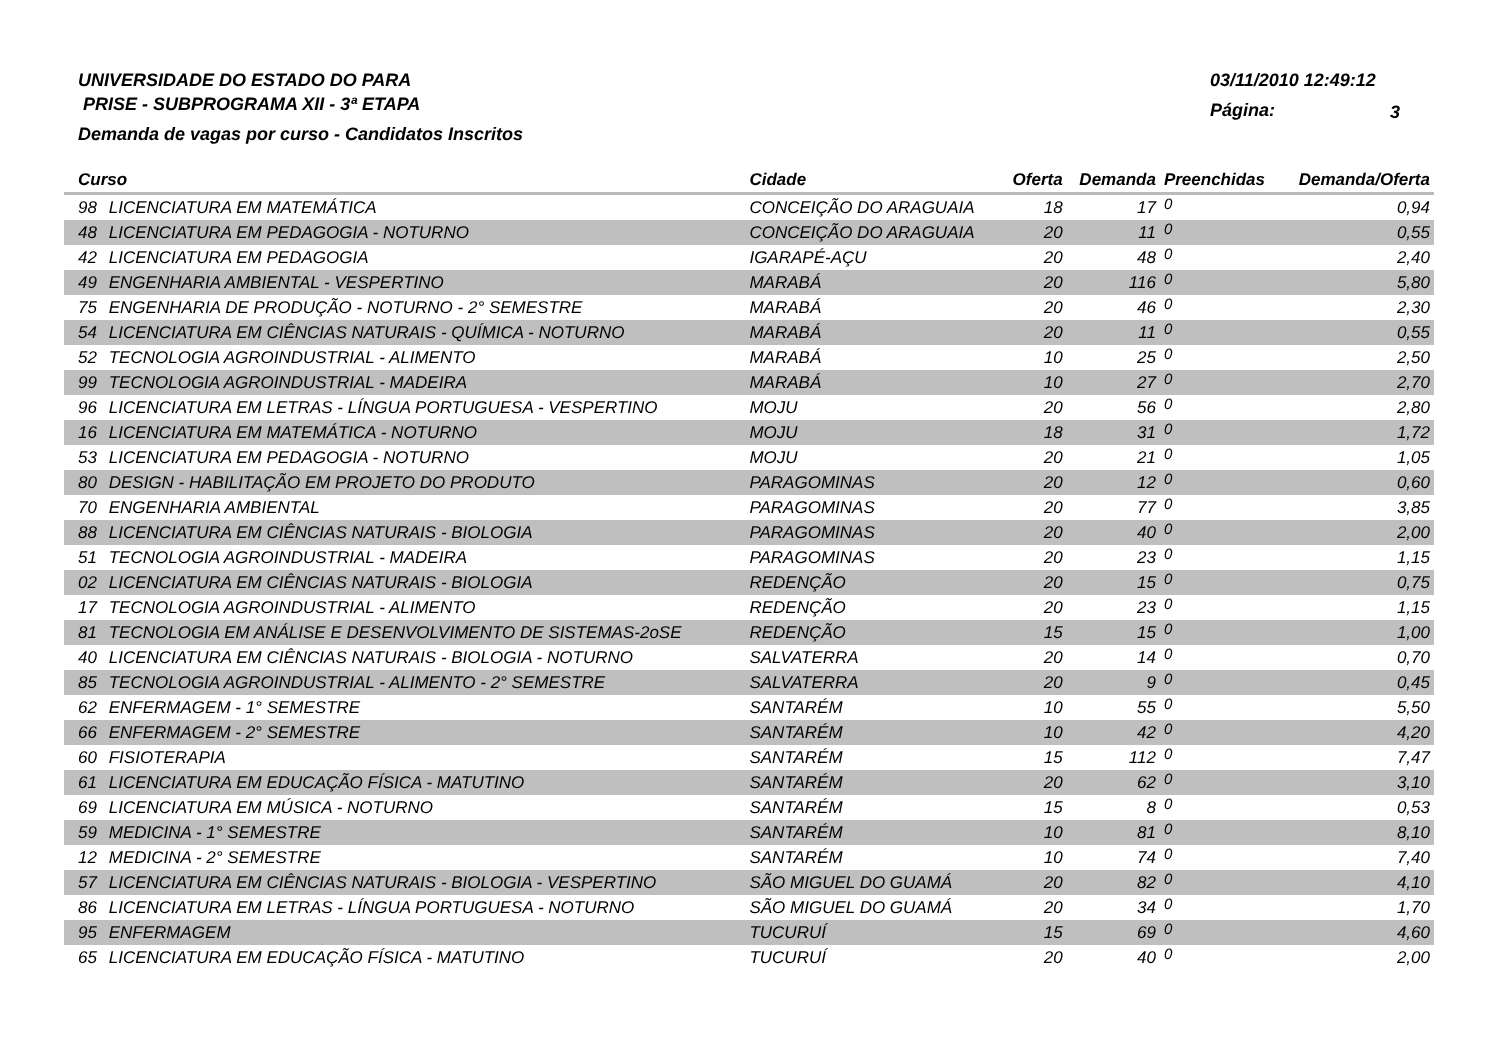UNIVERSIDADE DO ESTADO DO PARA
PRISE - SUBPROGRAMA XII - 3ª ETAPA
Demanda de vagas por curso - Candidatos Inscritos
03/11/2010 12:49:12
Página: 3
| Curso | | Cidade | Oferta | Demanda | Preenchidas | Demanda/Oferta |
| --- | --- | --- | --- | --- | --- | --- |
| 98 | LICENCIATURA EM MATEMÁTICA | CONCEIÇÃO DO ARAGUAIA | 18 | 17 | 0 | 0,94 |
| 48 | LICENCIATURA EM PEDAGOGIA - NOTURNO | CONCEIÇÃO DO ARAGUAIA | 20 | 11 | 0 | 0,55 |
| 42 | LICENCIATURA EM PEDAGOGIA | IGARAPÉ-AÇU | 20 | 48 | 0 | 2,40 |
| 49 | ENGENHARIA AMBIENTAL - VESPERTINO | MARABÁ | 20 | 116 | 0 | 5,80 |
| 75 | ENGENHARIA DE PRODUÇÃO - NOTURNO - 2° SEMESTRE | MARABÁ | 20 | 46 | 0 | 2,30 |
| 54 | LICENCIATURA EM CIÊNCIAS NATURAIS - QUÍMICA - NOTURNO | MARABÁ | 20 | 11 | 0 | 0,55 |
| 52 | TECNOLOGIA AGROINDUSTRIAL - ALIMENTO | MARABÁ | 10 | 25 | 0 | 2,50 |
| 99 | TECNOLOGIA AGROINDUSTRIAL - MADEIRA | MARABÁ | 10 | 27 | 0 | 2,70 |
| 96 | LICENCIATURA EM LETRAS - LÍNGUA PORTUGUESA - VESPERTINO | MOJU | 20 | 56 | 0 | 2,80 |
| 16 | LICENCIATURA EM MATEMÁTICA - NOTURNO | MOJU | 18 | 31 | 0 | 1,72 |
| 53 | LICENCIATURA EM PEDAGOGIA - NOTURNO | MOJU | 20 | 21 | 0 | 1,05 |
| 80 | DESIGN - HABILITAÇÃO EM PROJETO DO PRODUTO | PARAGOMINAS | 20 | 12 | 0 | 0,60 |
| 70 | ENGENHARIA AMBIENTAL | PARAGOMINAS | 20 | 77 | 0 | 3,85 |
| 88 | LICENCIATURA EM CIÊNCIAS NATURAIS - BIOLOGIA | PARAGOMINAS | 20 | 40 | 0 | 2,00 |
| 51 | TECNOLOGIA AGROINDUSTRIAL - MADEIRA | PARAGOMINAS | 20 | 23 | 0 | 1,15 |
| 02 | LICENCIATURA EM CIÊNCIAS NATURAIS - BIOLOGIA | REDENÇÃO | 20 | 15 | 0 | 0,75 |
| 17 | TECNOLOGIA AGROINDUSTRIAL - ALIMENTO | REDENÇÃO | 20 | 23 | 0 | 1,15 |
| 81 | TECNOLOGIA EM ANÁLISE E DESENVOLVIMENTO DE SISTEMAS-2oSE | REDENÇÃO | 15 | 15 | 0 | 1,00 |
| 40 | LICENCIATURA EM CIÊNCIAS NATURAIS - BIOLOGIA - NOTURNO | SALVATERRA | 20 | 14 | 0 | 0,70 |
| 85 | TECNOLOGIA AGROINDUSTRIAL - ALIMENTO - 2° SEMESTRE | SALVATERRA | 20 | 9 | 0 | 0,45 |
| 62 | ENFERMAGEM - 1° SEMESTRE | SANTARÉM | 10 | 55 | 0 | 5,50 |
| 66 | ENFERMAGEM - 2° SEMESTRE | SANTARÉM | 10 | 42 | 0 | 4,20 |
| 60 | FISIOTERAPIA | SANTARÉM | 15 | 112 | 0 | 7,47 |
| 61 | LICENCIATURA EM EDUCAÇÃO FÍSICA - MATUTINO | SANTARÉM | 20 | 62 | 0 | 3,10 |
| 69 | LICENCIATURA EM MÚSICA - NOTURNO | SANTARÉM | 15 | 8 | 0 | 0,53 |
| 59 | MEDICINA - 1° SEMESTRE | SANTARÉM | 10 | 81 | 0 | 8,10 |
| 12 | MEDICINA - 2° SEMESTRE | SANTARÉM | 10 | 74 | 0 | 7,40 |
| 57 | LICENCIATURA EM CIÊNCIAS NATURAIS - BIOLOGIA - VESPERTINO | SÃO MIGUEL DO GUAMÁ | 20 | 82 | 0 | 4,10 |
| 86 | LICENCIATURA EM LETRAS - LÍNGUA PORTUGUESA - NOTURNO | SÃO MIGUEL DO GUAMÁ | 20 | 34 | 0 | 1,70 |
| 95 | ENFERMAGEM | TUCURUÍ | 15 | 69 | 0 | 4,60 |
| 65 | LICENCIATURA EM EDUCAÇÃO FÍSICA - MATUTINO | TUCURUÍ | 20 | 40 | 0 | 2,00 |